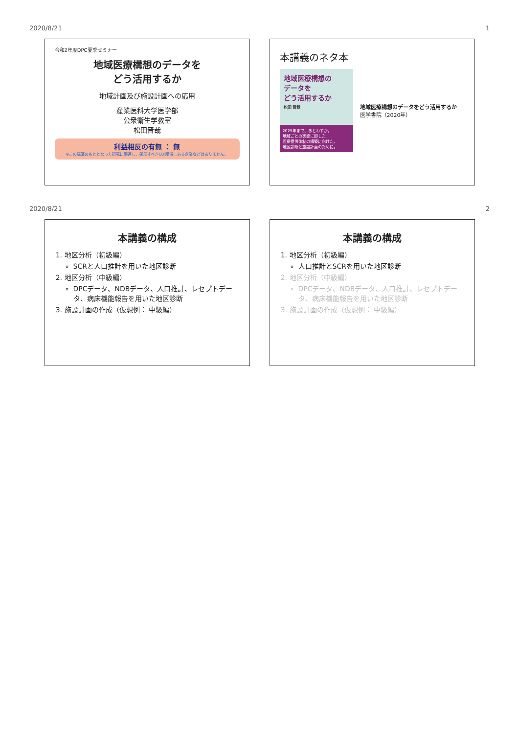2020/8/21 1
令和2年度DPC夏季セミナー
地域医療構想のデータを
どう活用するか
地域計画及び施設計画への応用
産業医科大学医学部
公衆衛生学教室
松田晋哉
利益相反の有無 ： 無
※この講演のもととなった研究に関連し、開示すべきCOI関係にある企業などはありません。
本講義のネタ本
地域医療構想の
データを
どう活用するか
松田 晋哉
2025年まで、あとわずか。
地域ごとの実態に即した
医療提供体制の構築に向けた、
地区診断と施設計画のために。
地域医療構想のデータをどう活用するか
医学書院（2020年）
2020/8/21 2
本講義の構成
1. 地区分析（初級編）
SCRと人口推計を用いた地区診断
2. 地区分析（中級編）
DPCデータ、NDBデータ、人口推計、レセプトデータ、病床機能報告を用いた地区診断
3. 施設計画の作成（仮想例： 中級編）
本講義の構成
1. 地区分析（初級編）
人口推計とSCRを用いた地区診断
2. 地区分析（中級編）
DPCデータ、NDBデータ、人口推計、レセプトデータ、病床機能報告を用いた地区診断
3. 施設計画の作成（仮想例： 中級編）